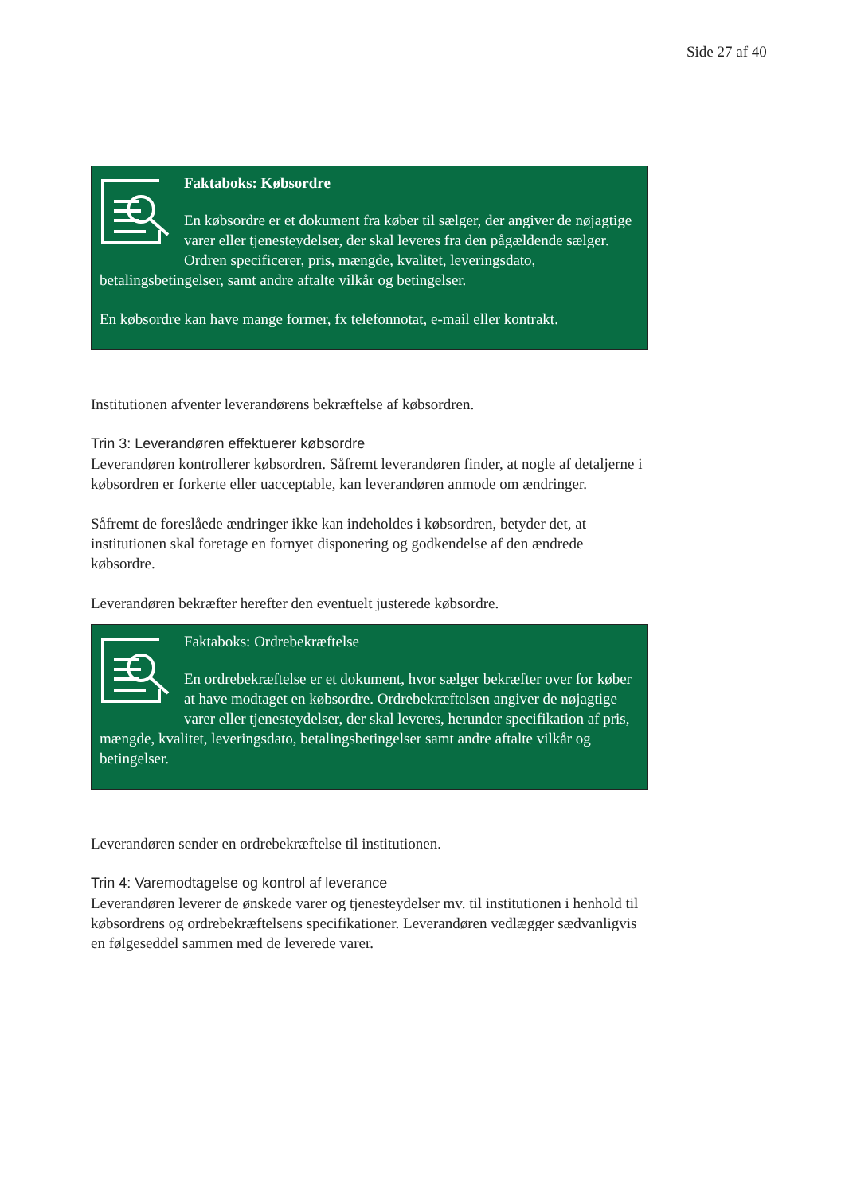Side 27 af 40
Faktaboks: Købsordre
En købsordre er et dokument fra køber til sælger, der angiver de nøjagtige varer eller tjenesteydelser, der skal leveres fra den pågældende sælger. Ordren specificerer, pris, mængde, kvalitet, leveringsdato, betalingsbetingelser, samt andre aftalte vilkår og betingelser.
En købsordre kan have mange former, fx telefonnotat, e-mail eller kontrakt.
Institutionen afventer leverandørens bekræftelse af købsordren.
Trin 3: Leverandøren effektuerer købsordre
Leverandøren kontrollerer købsordren. Såfremt leverandøren finder, at nogle af detaljerne i købsordren er forkerte eller uacceptable, kan leverandøren anmode om ændringer.
Såfremt de foreslåede ændringer ikke kan indeholdes i købsordren, betyder det, at institutionen skal foretage en fornyet disponering og godkendelse af den ændrede købsordre.
Leverandøren bekræfter herefter den eventuelt justerede købsordre.
Faktaboks: Ordrebekræftelse
En ordrebekræftelse er et dokument, hvor sælger bekræfter over for køber at have modtaget en købsordre. Ordrebekræftelsen angiver de nøjagtige varer eller tjenesteydelser, der skal leveres, herunder specifikation af pris, mængde, kvalitet, leveringsdato, betalingsbetingelser samt andre aftalte vilkår og betingelser.
Leverandøren sender en ordrebekræftelse til institutionen.
Trin 4: Varemodtagelse og kontrol af leverance
Leverandøren leverer de ønskede varer og tjenesteydelser mv. til institutionen i henhold til købsordrens og ordrebekræftelsens specifikationer. Leverandøren vedlægger sædvanligvis en følgeseddel sammen med de leverede varer.